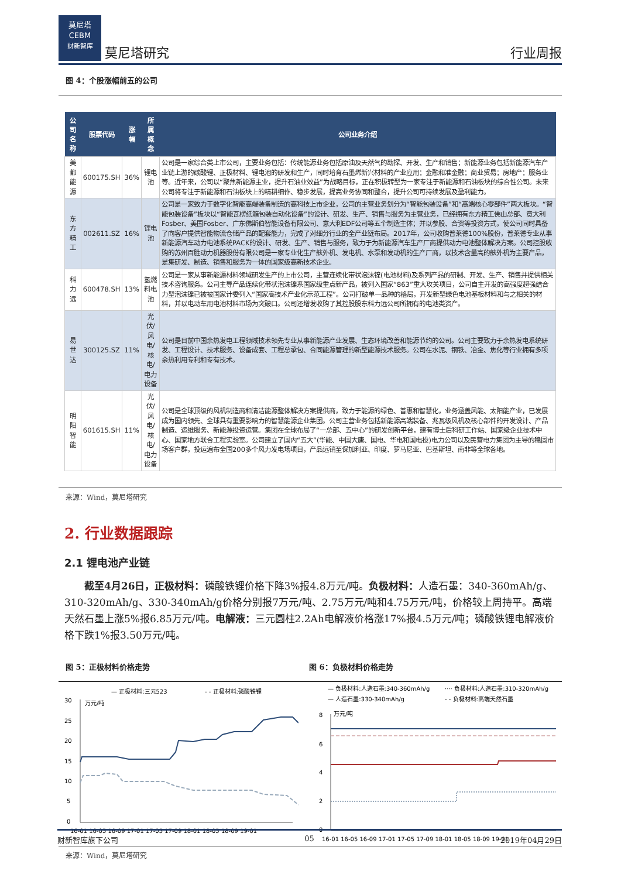莫尼塔
CEBM
财新智库
莫尼塔研究
行业周报
图 4：个股涨幅前五的公司
| 公司名称 | 股票代码 | 涨幅 | 所属概念 | 公司业务介绍 |
| --- | --- | --- | --- | --- |
| 美都能源 | 600175.SH | 36% | 锂电池 | 公司是一家综合类上市公司，主要业务包括：传统能源业务包括原油及天然气的勘探、开发、生产和销售；新能源业务包括新能源汽车产业链上游的碳酸锂、正极材料、锂电池的研发和生产，同时培育石墨烯新兴材料的产业应用；金融和准金融；商业贸易；房地产；服务业等。近年来，公司以“聚焦新能源主业，提升石油业效益”为战略目标，正在积极转型为一家专注于新能源和石油板块的综合性公司。未来公司将专注于新能源和石油板块上的精耕细作、稳步发展，提高业务协同和整合，提升公司可持续发展及盈利能力。 |
| 东方精工 | 002611.SZ | 16% | 锂电池 | 公司是一家致力于数字化智能高端装备制造的高科技上市企业，公司的主营业务划分为“智能包装设备”和“高端核心零部件”两大板块。“智能包装设备”板块以“智能瓦楞纸箱包装自动化设备”的设计、研发、生产、销售与服务为主营业务，已经拥有东方精工佛山总部、意大利Fosber、美国Fosber、广东佛斯伯智能设备有限公司、意大利EDF公司等五个制造主体；并以参股、合资等投资方式，使公司同时具备了向客户提供智能物流仓储产品的配套能力，完成了对细分行业的全产业链布局。2017年，公司收购普莱德100%股份，普莱德专业从事新能源汽车动力电池系统PACK的设计、研发、生产、销售与服务，致力于为新能源汽车生产厂商提供动力电池整体解决方案。公司控股收购的苏州百胜动力机器股份有限公司是一家专业化生产舷外机、发电机、水泵和发动机的生产厂商，以技术含量高的舷外机为主要产品，是集研发、制造、销售和服务为一体的国家级高新技术企业。 |
| 科力远 | 600478.SH | 13% | 氢燃料电池 | 公司是一家从事新能源材料领域研发生产的上市公司，主营连续化带状泡沫镍(电池材料)及系列产品的研制、开发、生产、销售并提供相关技术咨询服务。公司主导产品连续化带状泡沫镍系国家级重点新产品，被列入国家“863”重大攻关项目，公司自主开发的高强度超强结合力型泡沫镍已被被国家计委列入“国家高技术产业化示范工程”。公司打破单一品种的格局，开发新型绿色电池基板材料和与之相关的材料，并以电动车用电池材料市场为突破口。公司还增发收购了其控股股东科力远公司所拥有的电池类资产。 |
| 易世达 | 300125.SZ | 11% | 光伏/风电/ 核电/电力设备 | 公司是目前中国余热发电工程领域技术领先专业从事新能源产业发展、生态环境改善和能源节约的公司。公司主要致力于余热发电系统研发、工程设计、技术服务、设备成套、工程总承包、合同能源管理的新型能源技术服务。公司在水泥、钢铁、冶金、焦化等行业拥有多项余热利用专利和专有技术。 |
| 明阳智能 | 601615.SH | 11% | 光伏/风电/ 核电/电力设备 | 公司是全球顶级的风机制造商和清洁能源整体解决方案提供商，致力于能源的绿色、普惠和智慧化，业务涵盖风能、太阳能产业，已发展成为国内领先、全球具有重要影响力的智慧能源企业集团。公司主营业务包括新能源高端装备、兆瓦级风机及核心部件的开发设计、产品制造、运维服务、新能源投资运营。集团在全球布局了“一总部、五中心”的研发创新平台，建有博士后科研工作站、国家级企业技术中心、国家地方联合工程实验室。公司建立了国内“五大”(华能、中国大唐、国电、华电和国电投)电力公司以及民营电力集团为主导的稳固市场客户群，投运遍布全国200多个风力发电场项目，产品远销至保加利亚、印度、罗马尼亚、巴基斯坦、南非等全球各地。 |
来源：Wind，莫尼塔研究
2. 行业数据跟踪
2.1 锂电池产业链
截至4月26日，正极材料：磷酸铁锂价格下降3%报4.8万元/吨。负极材料：人造石墨：340-360mAh/g、310-320mAh/g、330-340mAh/g价格分别报7万元/吨、2.75万元/吨和4.75万元/吨，价格较上周持平。高端天然石墨上涨5%报6.85万元/吨。电解液：三元圆柱2.2Ah电解液价格涨17%报4.5万元/吨；磷酸铁锂电解液价格下跌1%报3.50万元/吨。
图 5：正极材料价格走势 图 6：负极材料价格走势
— 正极材料:三元523
- - 正极材料:磷酸铁锂
万元/吨
30
25
20
15
10
5
0
16-01 16-05 16-09 17-01 17-05 17-09 18-01 18-05 18-09 19-01
— 负极材料:人造石墨:340-360mAh/g
···· 负极材料:人造石墨:310-320mAh/g
— 人造石墨:330-340mAh/g
- - 负极材料:高端天然石墨
万元/吨
8
6
4
2
0
16-01 16-05 16-09 17-01 17-05 17-09 18-01 18-05 18-09 19-01
来源：Wind，莫尼塔研究
财新智库旗下公司 05 2019年04月29日